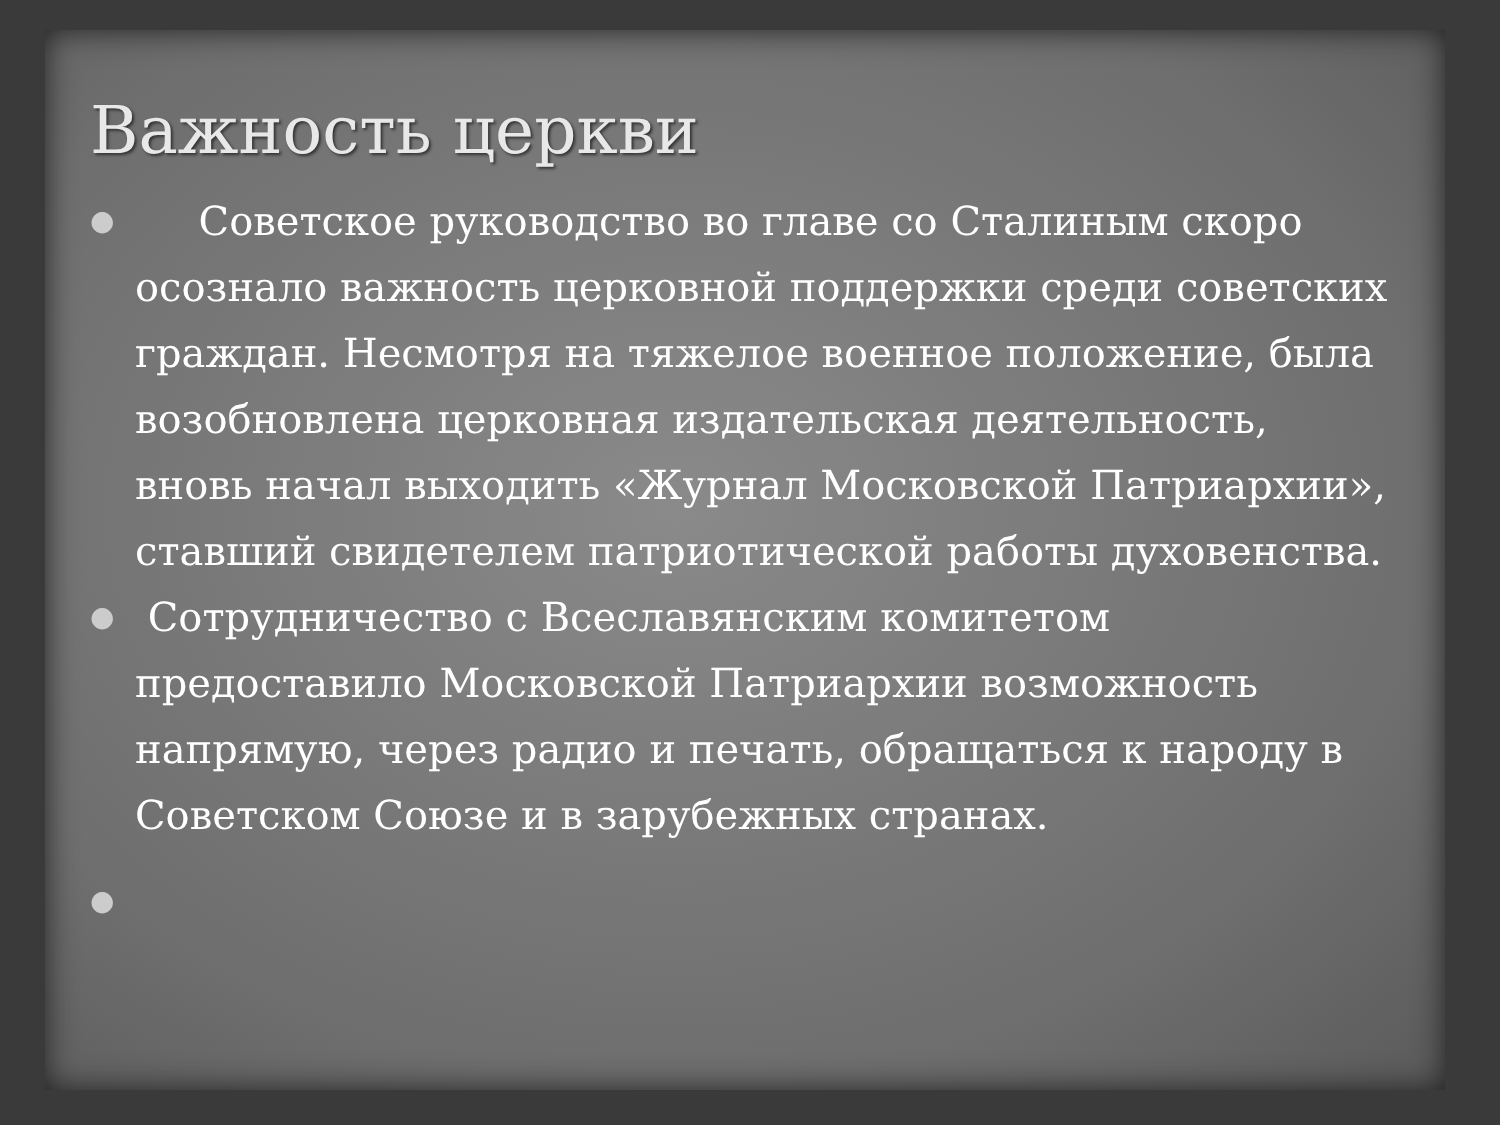Важность церкви
● Советское руководство во главе со Сталиным скоро осознало важность церковной поддержки среди советских граждан. Несмотря на тяжелое военное положение, была возобновлена церковная издательская деятельность, вновь начал выходить «Журнал Московской Патриархии», ставший свидетелем патриотической работы духовенства.
● Сотрудничество с Всеславянским комитетом предоставило Московской Патриархии возможность напрямую, через радио и печать, обращаться к народу в Советском Союзе и в зарубежных странах.
●